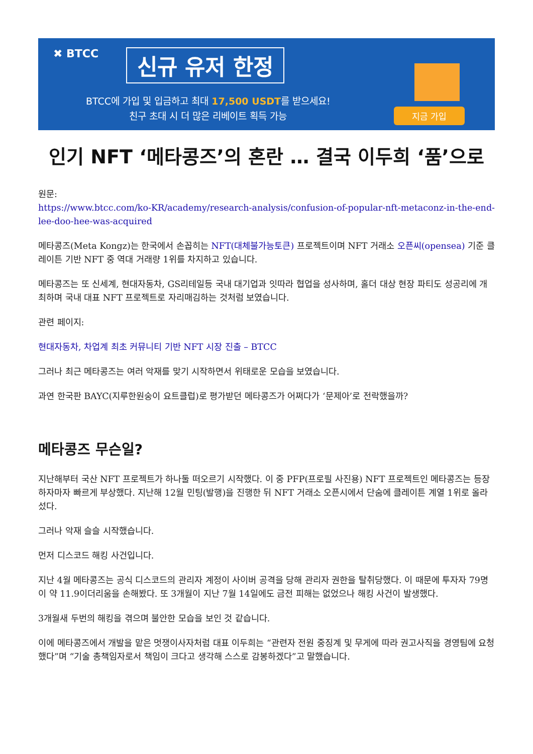✖ BTCC 신규 유저 한정
BTCC에 가입 및 입금하고 최대 17,500 USDT를 받으세요!
친구 초대 시 더 많은 리베이트 획득 가능
지금 가입
인기 NFT ‘메타콩즈’의 혼란 … 결국 이두희 ‘품’으로
원문:
https://www.btcc.com/ko-KR/academy/research-analysis/confusion-of-popular-nft-metaconz-in-the-end-lee-doo-hee-was-acquired
메타콩즈(Meta Kongz)는 한국에서 손꼽히는 NFT(대체불가능토큰) 프로젝트이며 NFT 거래소 오픈씨(opensea) 기준 클레이튼 기반 NFT 중 역대 거래량 1위를 차지하고 있습니다.
메타콩즈는 또 신세계, 현대자동차, GS리테일등 국내 대기업과 잇따라 협업을 성사하며, 홀더 대상 현장 파티도 성공리에 개최하며 국내 대표 NFT 프로젝트로 자리매김하는 것처럼 보였습니다.
관련 페이지:
현대자동차, 차업계 최초 커뮤니티 기반 NFT 시장 진출 – BTCC
그러나 최근 메타콩즈는 여러 악재를 맞기 시작하면서 위태로운 모습을 보였습니다.
과연 한국판 BAYC(지루한원숭이 요트클럽)로 평가받던 메타콩즈가 어쩌다가 ‘문제아’로 전락했을까?
메타콩즈 무슨일?
지난해부터 국산 NFT 프로젝트가 하나둘 떠오르기 시작했다. 이 중 PFP(프로필 사진용) NFT 프로젝트인 메타콩즈는 등장하자마자 빠르게 부상했다. 지난해 12월 민팅(발행)을 진행한 뒤 NFT 거래소 오픈시에서 단숨에 클레이튼 계열 1위로 올라섰다.
그러나 악재 슬슬 시작했습니다.
먼저 디스코드 해킹 사건입니다.
지난 4월 메타콩즈는 공식 디스코드의 관리자 계정이 사이버 공격을 당해 관리자 권한을 탈취당했다. 이 때문에 투자자 79명이 약 11.9이더리움을 손해봤다. 또 3개월이 지난 7월 14일에도 금전 피해는 없었으나 해킹 사건이 발생했다.
3개월새 두번의 해킹을 겪으며 불안한 모습을 보인 것 같습니다.
이에 메타콩즈에서 개발을 맡은 멋쟁이사자처럼 대표 이두희는 “관련자 전원 중징계 및 무게에 따라 권고사직을 경영팀에 요청했다”며 “기술 총책임자로서 책임이 크다고 생각해 스스로 감봉하겠다”고 말했습니다.